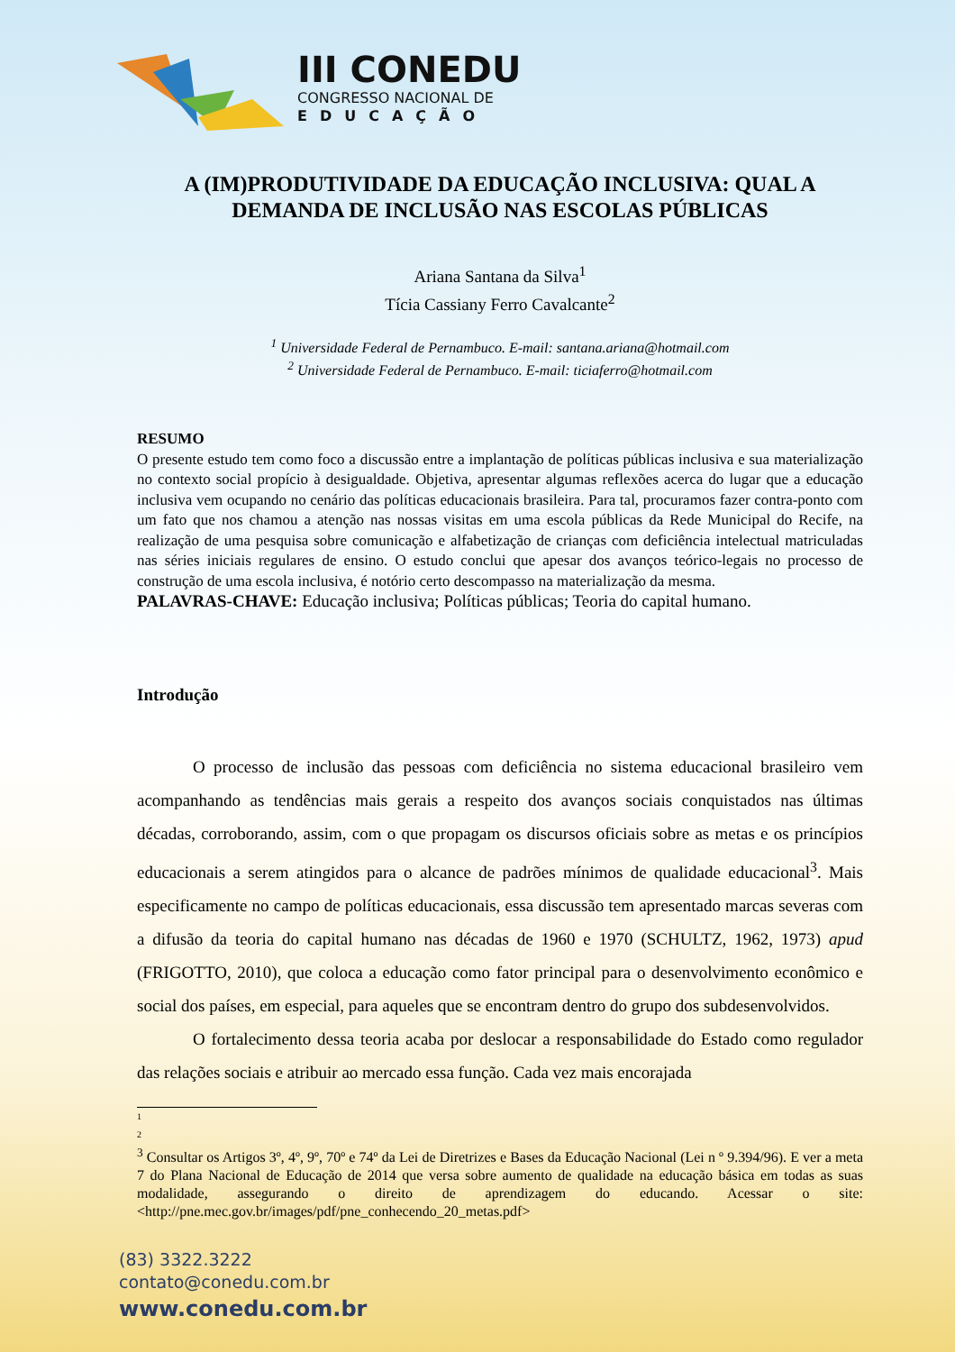III CONEDU
CONGRESSO NACIONAL DE
EDUCAÇÃO
A (IM)PRODUTIVIDADE DA EDUCAÇÃO INCLUSIVA: QUAL A DEMANDA DE INCLUSÃO NAS ESCOLAS PÚBLICAS
Ariana Santana da Silva<sup>1</sup>
Tícia Cassiany Ferro Cavalcante<sup>2</sup>
<sup>1</sup> Universidade Federal de Pernambuco. E-mail: santana.ariana@hotmail.com
<sup>2</sup> Universidade Federal de Pernambuco. E-mail: ticiaferro@hotmail.com
RESUMO
O presente estudo tem como foco a discussão entre a implantação de políticas públicas inclusiva e sua materialização no contexto social propício à desigualdade. Objetiva, apresentar algumas reflexões acerca do lugar que a educação inclusiva vem ocupando no cenário das políticas educacionais brasileira. Para tal, procuramos fazer contra-ponto com um fato que nos chamou a atenção nas nossas visitas em uma escola públicas da Rede Municipal do Recife, na realização de uma pesquisa sobre comunicação e alfabetização de crianças com deficiência intelectual matriculadas nas séries iniciais regulares de ensino. O estudo conclui que apesar dos avanços teórico-legais no processo de construção de uma escola inclusiva, é notório certo descompasso na materialização da mesma.
PALAVRAS-CHAVE: Educação inclusiva; Políticas públicas; Teoria do capital humano.
Introdução
O processo de inclusão das pessoas com deficiência no sistema educacional brasileiro vem acompanhando as tendências mais gerais a respeito dos avanços sociais conquistados nas últimas décadas, corroborando, assim, com o que propagam os discursos oficiais sobre as metas e os princípios educacionais a serem atingidos para o alcance de padrões mínimos de qualidade educacional<sup>3</sup>. Mais especificamente no campo de políticas educacionais, essa discussão tem apresentado marcas severas com a difusão da teoria do capital humano nas décadas de 1960 e 1970 (SCHULTZ, 1962, 1973) apud (FRIGOTTO, 2010), que coloca a educação como fator principal para o desenvolvimento econômico e social dos países, em especial, para aqueles que se encontram dentro do grupo dos subdesenvolvidos.
O fortalecimento dessa teoria acaba por deslocar a responsabilidade do Estado como regulador das relações sociais e atribuir ao mercado essa função. Cada vez mais encorajada
1
2
<sup>3</sup> Consultar os Artigos 3º, 4º, 9º, 70º e 74º da Lei de Diretrizes e Bases da Educação Nacional (Lei n º 9.394/96). E ver a meta 7 do Plana Nacional de Educação de 2014 que versa sobre aumento de qualidade na educação básica em todas as suas modalidade, assegurando o direito de aprendizagem do educando. Acessar o site: <http://pne.mec.gov.br/images/pdf/pne_conhecendo_20_metas.pdf>
(83) 3322.3222
contato@conedu.com.br
www.conedu.com.br